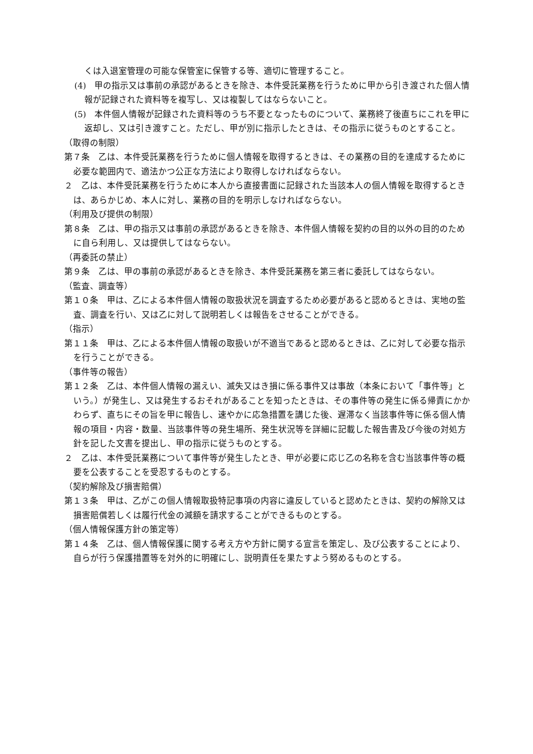くは入退室管理の可能な保管室に保管する等、適切に管理すること。
(4)　甲の指示又は事前の承認があるときを除き、本件受託業務を行うために甲から引き渡された個人情報が記録された資料等を複写し、又は複製してはならないこと。
(5)　本件個人情報が記録された資料等のうち不要となったものについて、業務終了後直ちにこれを甲に返却し、又は引き渡すこと。ただし、甲が別に指示したときは、その指示に従うものとすること。
（取得の制限）
第７条　乙は、本件受託業務を行うために個人情報を取得するときは、その業務の目的を達成するために必要な範囲内で、適法かつ公正な方法により取得しなければならない。
２　乙は、本件受託業務を行うために本人から直接書面に記録された当該本人の個人情報を取得するときは、あらかじめ、本人に対し、業務の目的を明示しなければならない。
（利用及び提供の制限）
第８条　乙は、甲の指示又は事前の承認があるときを除き、本件個人情報を契約の目的以外の目的のために自ら利用し、又は提供してはならない。
（再委託の禁止）
第９条　乙は、甲の事前の承認があるときを除き、本件受託業務を第三者に委託してはならない。
（監査、調査等）
第１０条　甲は、乙による本件個人情報の取扱状況を調査するため必要があると認めるときは、実地の監査、調査を行い、又は乙に対して説明若しくは報告をさせることができる。
（指示）
第１１条　甲は、乙による本件個人情報の取扱いが不適当であると認めるときは、乙に対して必要な指示を行うことができる。
（事件等の報告）
第１２条　乙は、本件個人情報の漏えい、滅失又はき損に係る事件又は事故（本条において「事件等」という。）が発生し、又は発生するおそれがあることを知ったときは、その事件等の発生に係る帰責にかかわらず、直ちにその旨を甲に報告し、速やかに応急措置を講じた後、遅滞なく当該事件等に係る個人情報の項目・内容・数量、当該事件等の発生場所、発生状況等を詳細に記載した報告書及び今後の対処方針を記した文書を提出し、甲の指示に従うものとする。
２　乙は、本件受託業務について事件等が発生したとき、甲が必要に応じ乙の名称を含む当該事件等の概要を公表することを受忍するものとする。
（契約解除及び損害賠償）
第１３条　甲は、乙がこの個人情報取扱特記事項の内容に違反していると認めたときは、契約の解除又は損害賠償若しくは履行代金の減額を請求することができるものとする。
（個人情報保護方針の策定等）
第１４条　乙は、個人情報保護に関する考え方や方針に関する宣言を策定し、及び公表することにより、自らが行う保護措置等を対外的に明確にし、説明責任を果たすよう努めるものとする。